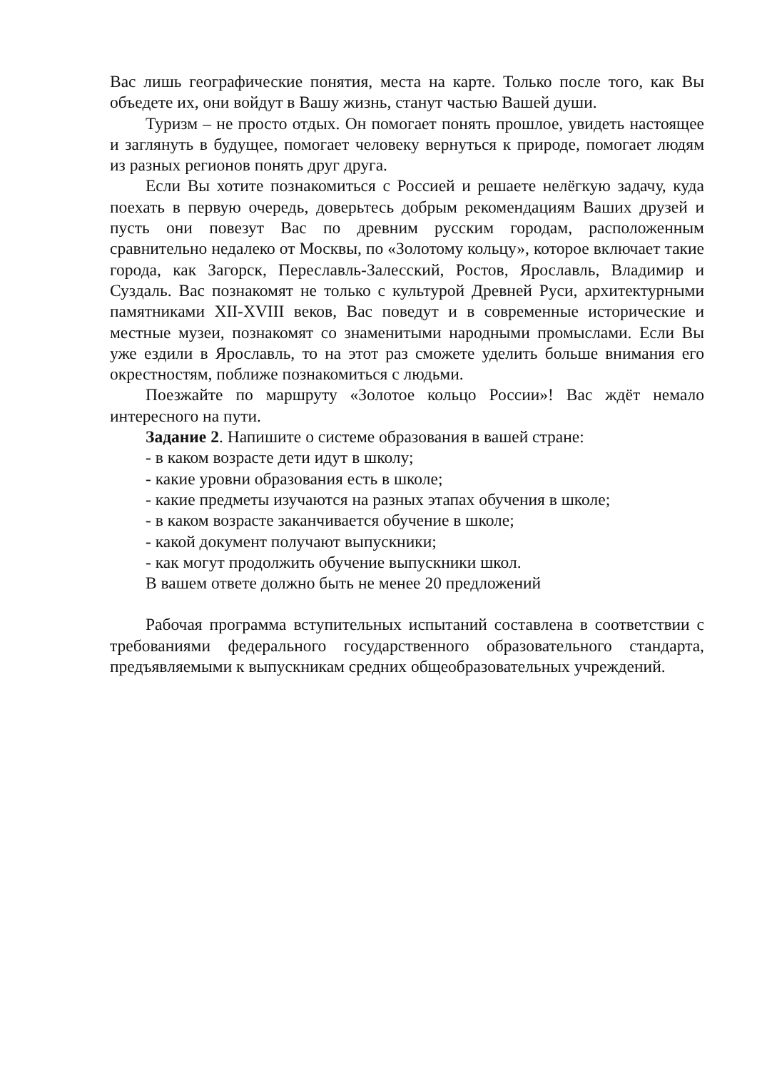Вас лишь географические понятия, места на карте. Только после того, как Вы объедете их, они войдут в Вашу жизнь, станут частью Вашей души.
Туризм – не просто отдых. Он помогает понять прошлое, увидеть настоящее и заглянуть в будущее, помогает человеку вернуться к природе, помогает людям из разных регионов понять друг друга.
Если Вы хотите познакомиться с Россией и решаете нелёгкую задачу, куда поехать в первую очередь, доверьтесь добрым рекомендациям Ваших друзей и пусть они повезут Вас по древним русским городам, расположенным сравнительно недалеко от Москвы, по «Золотому кольцу», которое включает такие города, как Загорск, Переславль-Залесский, Ростов, Ярославль, Владимир и Суздаль. Вас познакомят не только с культурой Древней Руси, архитектурными памятниками XII-XVIII веков, Вас поведут и в современные исторические и местные музеи, познакомят со знаменитыми народными промыслами. Если Вы уже ездили в Ярославль, то на этот раз сможете уделить больше внимания его окрестностям, поближе познакомиться с людьми.
Поезжайте по маршруту «Золотое кольцо России»! Вас ждёт немало интересного на пути.
Задание 2. Напишите о системе образования в вашей стране:
- в каком возрасте дети идут в школу;
- какие уровни образования есть в школе;
- какие предметы изучаются на разных этапах обучения в школе;
- в каком возрасте заканчивается обучение в школе;
- какой документ получают выпускники;
- как могут продолжить обучение выпускники школ.
В вашем ответе должно быть не менее 20 предложений
Рабочая программа вступительных испытаний составлена в соответствии с требованиями федерального государственного образовательного стандарта, предъявляемыми к выпускникам средних общеобразовательных учреждений.